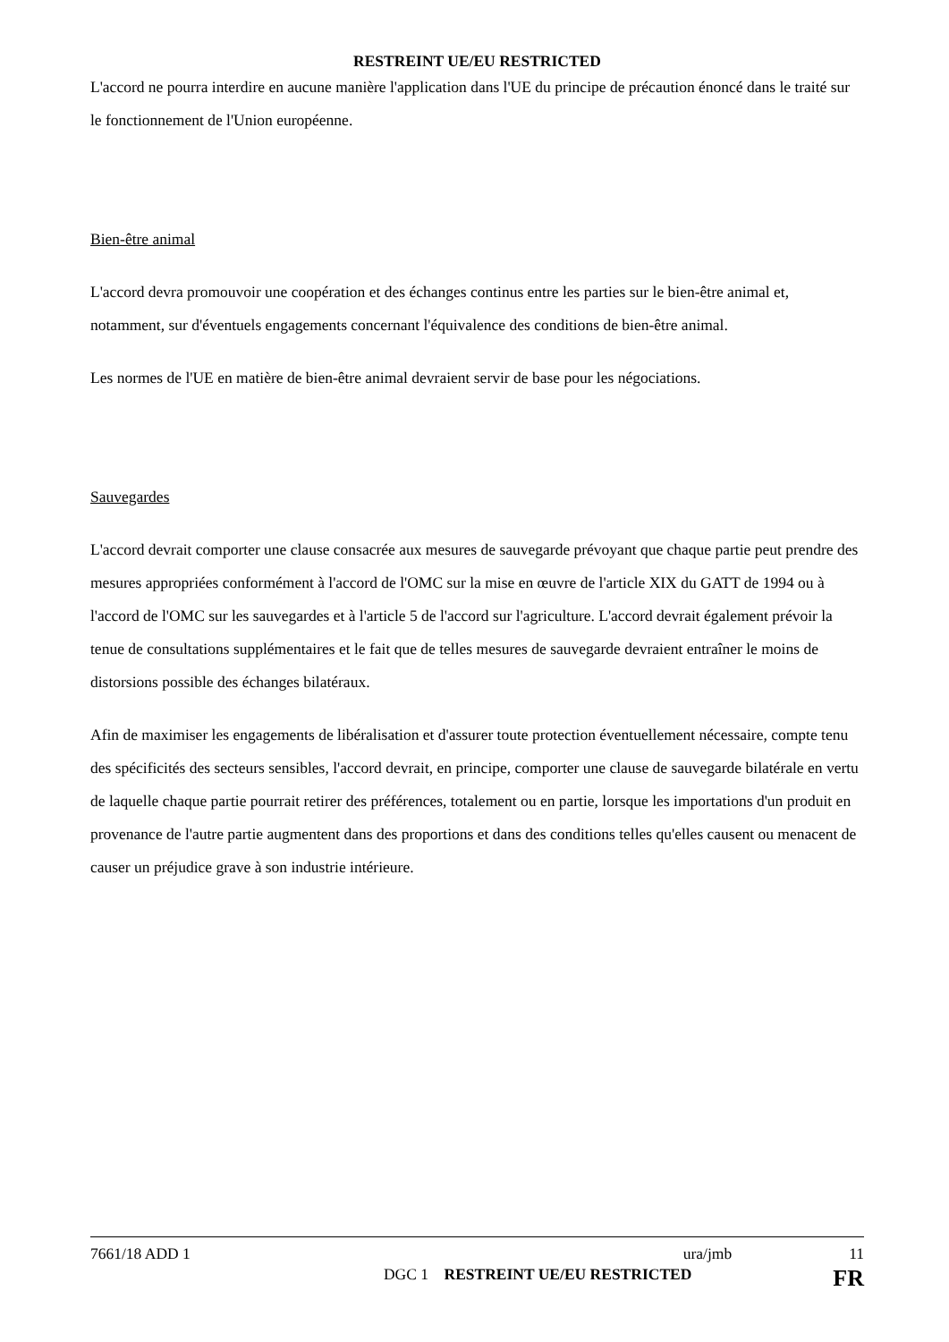RESTREINT UE/EU RESTRICTED
L'accord ne pourra interdire en aucune manière l'application dans l'UE du principe de précaution énoncé dans le traité sur le fonctionnement de l'Union européenne.
Bien-être animal
L'accord devra promouvoir une coopération et des échanges continus entre les parties sur le bien-être animal et, notamment, sur d'éventuels engagements concernant l'équivalence des conditions de bien-être animal.
Les normes de l'UE en matière de bien-être animal devraient servir de base pour les négociations.
Sauvegardes
L'accord devrait comporter une clause consacrée aux mesures de sauvegarde prévoyant que chaque partie peut prendre des mesures appropriées conformément à l'accord de l'OMC sur la mise en œuvre de l'article XIX du GATT de 1994 ou à l'accord de l'OMC sur les sauvegardes et à l'article 5 de l'accord sur l'agriculture. L'accord devrait également prévoir la tenue de consultations supplémentaires et le fait que de telles mesures de sauvegarde devraient entraîner le moins de distorsions possible des échanges bilatéraux.
Afin de maximiser les engagements de libéralisation et d'assurer toute protection éventuellement nécessaire, compte tenu des spécificités des secteurs sensibles, l'accord devrait, en principe, comporter une clause de sauvegarde bilatérale en vertu de laquelle chaque partie pourrait retirer des préférences, totalement ou en partie, lorsque les importations d'un produit en provenance de l'autre partie augmentent dans des proportions et dans des conditions telles qu'elles causent ou menacent de causer un préjudice grave à son industrie intérieure.
7661/18 ADD 1 ura/jmb 11
DGC 1 RESTREINT UE/EU RESTRICTED FR